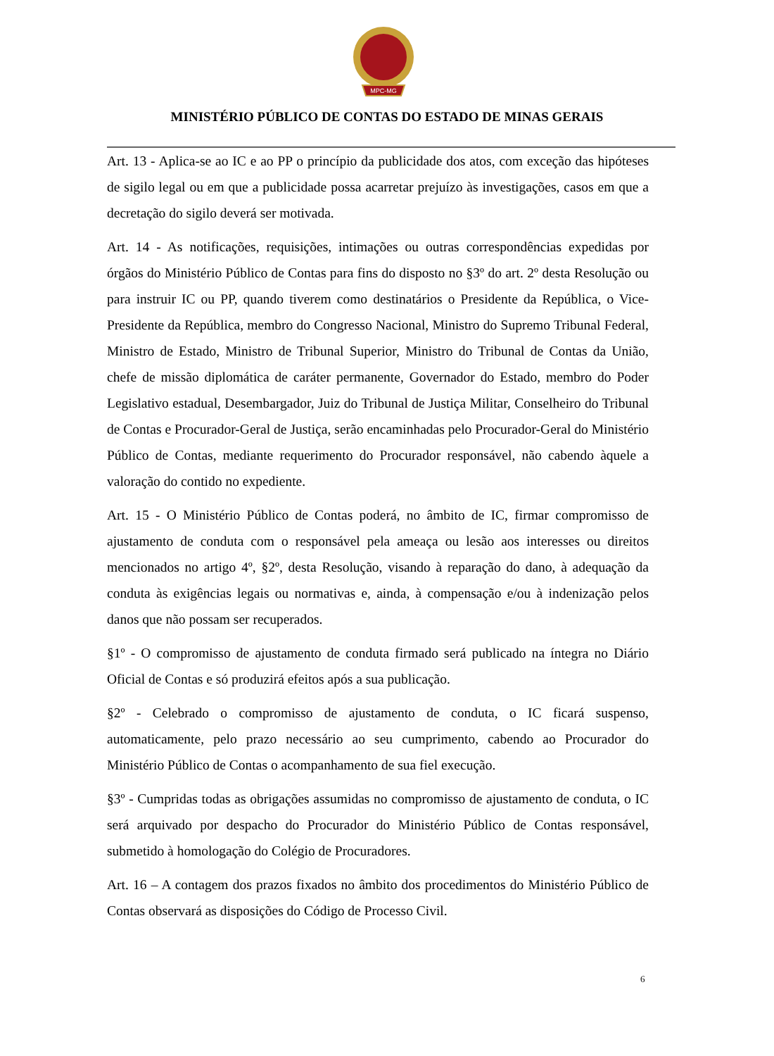MPC-MG
MINISTÉRIO PÚBLICO DE CONTAS DO ESTADO DE MINAS GERAIS
Art. 13 - Aplica-se ao IC e ao PP o princípio da publicidade dos atos, com exceção das hipóteses de sigilo legal ou em que a publicidade possa acarretar prejuízo às investigações, casos em que a decretação do sigilo deverá ser motivada.
Art. 14 - As notificações, requisições, intimações ou outras correspondências expedidas por órgãos do Ministério Público de Contas para fins do disposto no §3º do art. 2º desta Resolução ou para instruir IC ou PP, quando tiverem como destinatários o Presidente da República, o Vice-Presidente da República, membro do Congresso Nacional, Ministro do Supremo Tribunal Federal, Ministro de Estado, Ministro de Tribunal Superior, Ministro do Tribunal de Contas da União, chefe de missão diplomática de caráter permanente, Governador do Estado, membro do Poder Legislativo estadual, Desembargador, Juiz do Tribunal de Justiça Militar, Conselheiro do Tribunal de Contas e Procurador-Geral de Justiça, serão encaminhadas pelo Procurador-Geral do Ministério Público de Contas, mediante requerimento do Procurador responsável, não cabendo àquele a valoração do contido no expediente.
Art. 15 - O Ministério Público de Contas poderá, no âmbito de IC, firmar compromisso de ajustamento de conduta com o responsável pela ameaça ou lesão aos interesses ou direitos mencionados no artigo 4º, §2º, desta Resolução, visando à reparação do dano, à adequação da conduta às exigências legais ou normativas e, ainda, à compensação e/ou à indenização pelos danos que não possam ser recuperados.
§1º - O compromisso de ajustamento de conduta firmado será publicado na íntegra no Diário Oficial de Contas e só produzirá efeitos após a sua publicação.
§2º - Celebrado o compromisso de ajustamento de conduta, o IC ficará suspenso, automaticamente, pelo prazo necessário ao seu cumprimento, cabendo ao Procurador do Ministério Público de Contas o acompanhamento de sua fiel execução.
§3º - Cumpridas todas as obrigações assumidas no compromisso de ajustamento de conduta, o IC será arquivado por despacho do Procurador do Ministério Público de Contas responsável, submetido à homologação do Colégio de Procuradores.
Art. 16 – A contagem dos prazos fixados no âmbito dos procedimentos do Ministério Público de Contas observará as disposições do Código de Processo Civil.
6